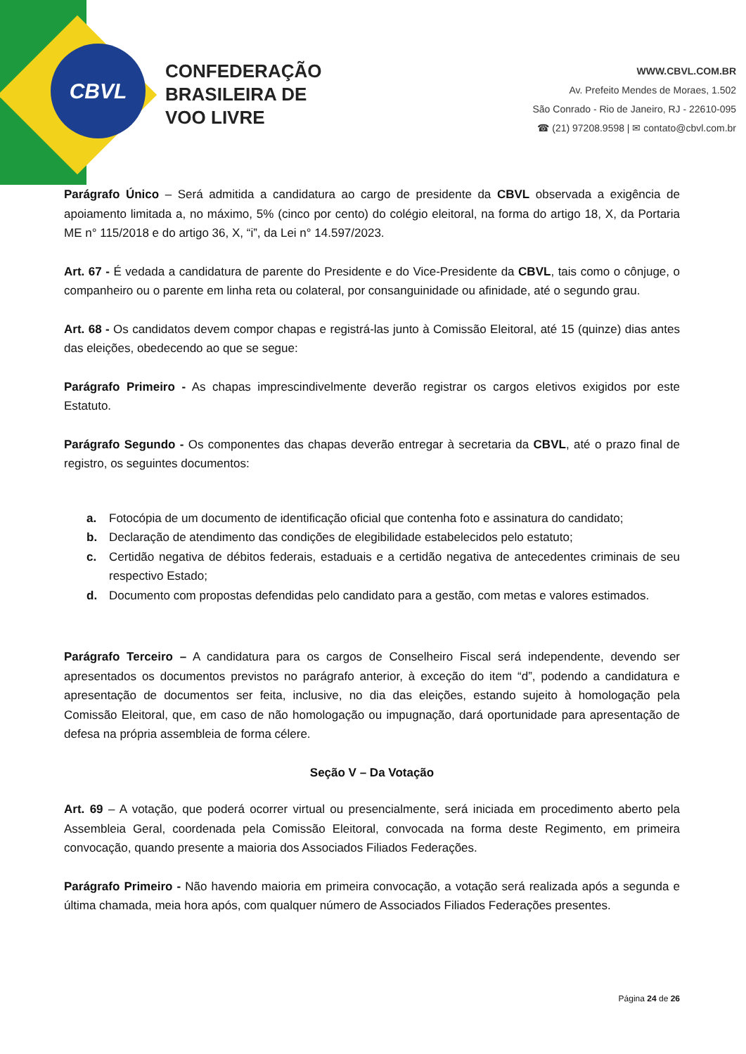CBVL
CONFEDERAÇÃO
BRASILEIRA DE
VOO LIVRE
WWW.CBVL.COM.BR
Av. Prefeito Mendes de Moraes, 1.502
São Conrado - Rio de Janeiro, RJ - 22610-095
☎ (21) 97208.9598 | ✉ contato@cbvl.com.br
Parágrafo Único – Será admitida a candidatura ao cargo de presidente da CBVL observada a exigência de apoiamento limitada a, no máximo, 5% (cinco por cento) do colégio eleitoral, na forma do artigo 18, X, da Portaria ME n° 115/2018 e do artigo 36, X, “i”, da Lei n° 14.597/2023.
Art. 67 - É vedada a candidatura de parente do Presidente e do Vice-Presidente da CBVL, tais como o cônjuge, o companheiro ou o parente em linha reta ou colateral, por consanguinidade ou afinidade, até o segundo grau.
Art. 68 - Os candidatos devem compor chapas e registrá-las junto à Comissão Eleitoral, até 15 (quinze) dias antes das eleições, obedecendo ao que se segue:
Parágrafo Primeiro - As chapas imprescindivelmente deverão registrar os cargos eletivos exigidos por este Estatuto.
Parágrafo Segundo - Os componentes das chapas deverão entregar à secretaria da CBVL, até o prazo final de registro, os seguintes documentos:
a. Fotocópia de um documento de identificação oficial que contenha foto e assinatura do candidato;
b. Declaração de atendimento das condições de elegibilidade estabelecidos pelo estatuto;
c. Certidão negativa de débitos federais, estaduais e a certidão negativa de antecedentes criminais de seu respectivo Estado;
d. Documento com propostas defendidas pelo candidato para a gestão, com metas e valores estimados.
Parágrafo Terceiro – A candidatura para os cargos de Conselheiro Fiscal será independente, devendo ser apresentados os documentos previstos no parágrafo anterior, à exceção do item “d”, podendo a candidatura e apresentação de documentos ser feita, inclusive, no dia das eleições, estando sujeito à homologação pela Comissão Eleitoral, que, em caso de não homologação ou impugnação, dará oportunidade para apresentação de defesa na própria assembleia de forma célere.
Seção V – Da Votação
Art. 69 – A votação, que poderá ocorrer virtual ou presencialmente, será iniciada em procedimento aberto pela Assembleia Geral, coordenada pela Comissão Eleitoral, convocada na forma deste Regimento, em primeira convocação, quando presente a maioria dos Associados Filiados Federações.
Parágrafo Primeiro - Não havendo maioria em primeira convocação, a votação será realizada após a segunda e última chamada, meia hora após, com qualquer número de Associados Filiados Federações presentes.
Página 24 de 26